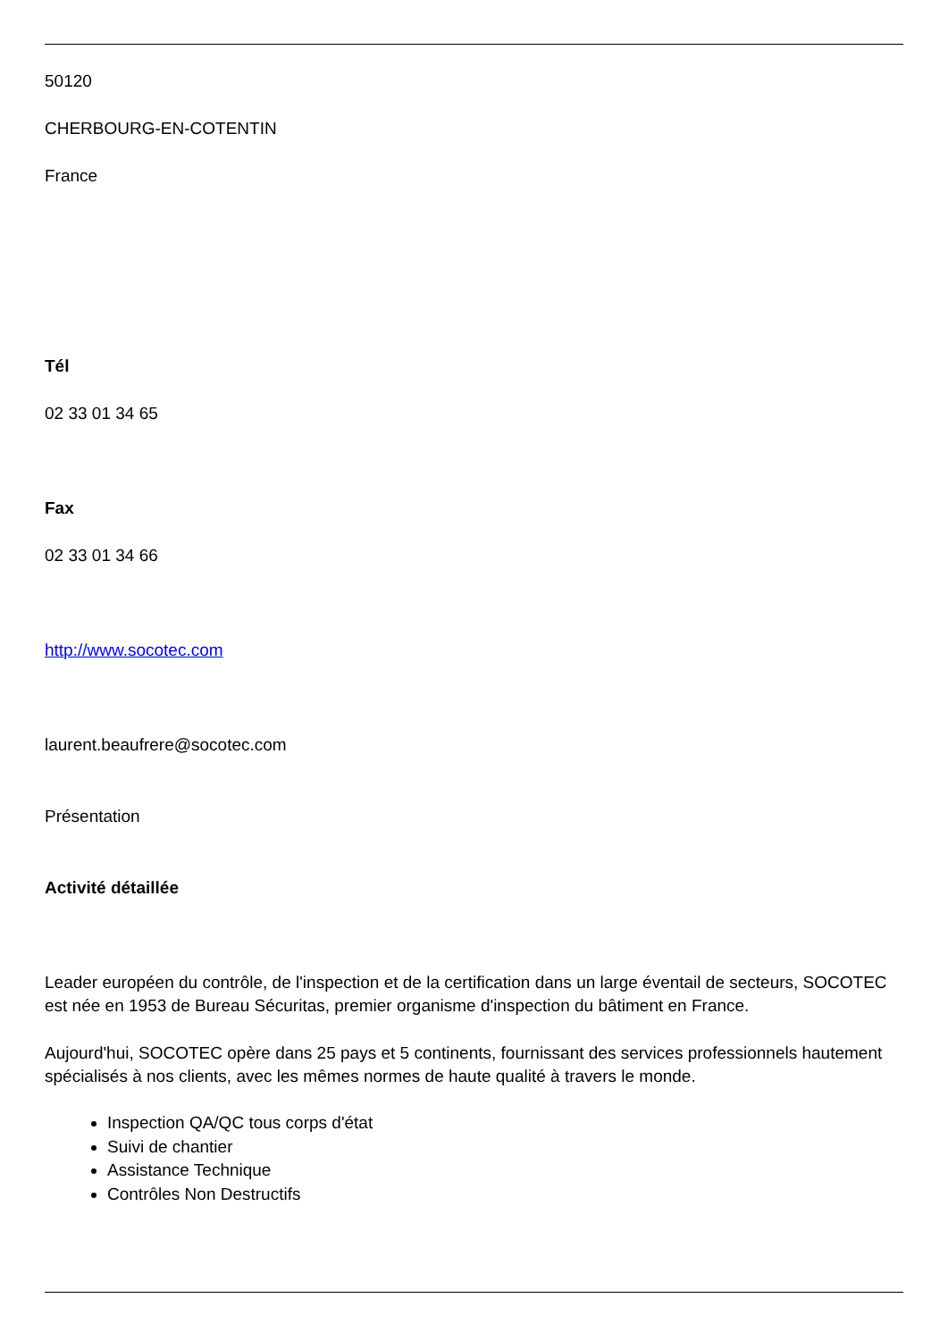50120
CHERBOURG-EN-COTENTIN
France
Tél
02 33 01 34 65
Fax
02 33 01 34 66
http://www.socotec.com
laurent.beaufrere@socotec.com
Présentation
Activité détaillée
Leader européen du contrôle, de l'inspection et de la certification dans un large éventail de secteurs, SOCOTEC est née en 1953 de Bureau Sécuritas, premier organisme d'inspection du bâtiment en France.
Aujourd'hui, SOCOTEC opère dans 25 pays et 5 continents, fournissant des services professionnels hautement spécialisés à nos clients, avec les mêmes normes de haute qualité à travers le monde.
Inspection QA/QC tous corps d'état
Suivi de chantier
Assistance Technique
Contrôles Non Destructifs